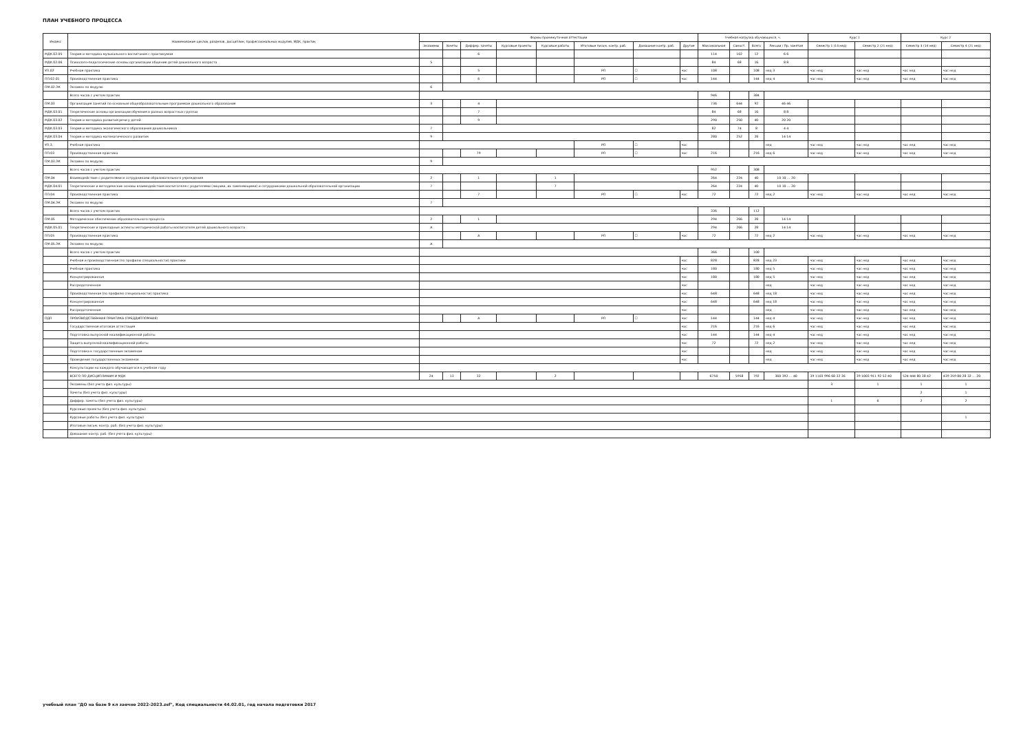ПЛАН УЧЕБНОГО ПРОЦЕССА
| Индекс | Наименование циклов, разделов, дисциплин, профессиональных модулей, МДК, практик | Формы промежуточной аттестации | | | | | | | | Учебная нагрузка обучающихся, ч. | | | | Курс 1 | | Курс 2 | |
| --- | --- | --- | --- | --- | --- | --- | --- | --- | --- | --- | --- | --- | --- | --- | --- | --- | --- |
| | | Экзамены | Зачеты | Диффер. зачеты | Курсовые проекты | Курсовые работы | Итоговые письм. контр. раб. | Домашние контр. раб. | Другие | Максимальная | Самост. | Всего | Лекции / Пр. занятия | Семестр 1 (14 нед) | Семестр 2 (21 нед) | Семестр 3 (14 нед) | Семестр 4 (21 нед) |
| МДК.02.05 | Теория и методика музыкального воспитания с практикумом | | | 6 | | | | | | 114 | 102 | 12 | 6 6 | | | | |
| МДК.02.06 | Психолого-педагогические основы организации общения детей дошкольного возраста | 5 | | | | | | | | 84 | 68 | 16 | 8 8 | | | | |
| УП.02 | Учебная практика | | | 5 | | | РП | ☐ | час | 108 | | 108 | нед 3 | час нед | час нед | час нед | час нед |
| ПП.02.01 | Производственная практика | | | 6 | | | РП | ☐ | час | 144 | | 144 | нед 4 | час нед | час нед | час нед | час нед |
| ПМ.02.ЭК | Экзамен по модулю | 6 | | | | | | | | | | | | | | | |
| | Всего часов с учетом практик | | | | | | | | | 946 | | 384 | | | | | |
| ПМ.03 | Организация занятий по основным общеобразовательным программам дошкольного образования | 3 | | 4 | | | | | | 736 | 644 | 92 | 46 46 | | | | |
| МДК.03.01 | Теоретические основы организации обучения в разных возрастных группах | | | 7 | | | | | | 84 | 68 | 16 | 8 8 | | | | |
| МДК.03.02 | Теория и методика развития речи у детей | | | 9 | | | | | | 290 | 250 | 40 | 20 20 | | | | |
| МДК.03.03 | Теория и методика экологического образования дошкольников | 7 | | | | | | | | 82 | 74 | 8 | 4 4 | | | | |
| МДК.03.04 | Теория и методика математического развития | 9 | | | | | | | | 280 | 252 | 28 | 14 14 | | | | |
| УП.3. | Учебная практика | | | | | | РП | ☐ | час | | | | нед | час нед | час нед | час нед | час нед |
| ПП.03 | Производственная практика | | | 79 | | | РП | ☐ | час | 216 | | 216 | нед 6 | час нед | час нед | час нед | час нед |
| ПМ.03.ЭК | Экзамен по модулю | 9 | | | | | | | | | | | | | | | |
| | Всего часов с учетом практик | | | | | | | | | 952 | | 308 | | | | | |
| ПМ.04 | Взаимодействие с родителями и сотрудниками образовательного учреждения | 2 | | 1 | | 1 | | | | 264 | 224 | 40 | 10 10 … 20 | | | | |
| МДК.04.01 | Теоретические и методические основы взаимодействия воспитателя с родителями (лицами, их заменяющими) и сотрудниками дошкольной образовательной организации | 7 | | | | 7 | | | | 264 | 224 | 40 | 10 10 … 20 | | | | |
| ПП.04 | Производственная практика | | | 7 | | | РП | ☐ | час | 72 | | 72 | нед 2 | час нед | час нед | час нед | час нед |
| ПМ.04.ЭК | Экзамен по модулю | 7 | | | | | | | | | | | | | | | |
| | Всего часов с учетом практик | | | | | | | | | 336 | | 112 | | | | | |
| ПМ.05 | Методическое обеспечение образовательного процесса | 2 | | 1 | | | | | | 294 | 266 | 28 | 14 14 | | | | |
| МДК.05.01 | Теоретические и прикладные аспекты методической работы воспитателя детей дошкольного возраста | А | | | | | | | | 294 | 266 | 28 | 14 14 | | | | |
| ПП.05 | Производственная практика | | | А | | | РП | ☐ | час | 72 | | 72 | нед 2 | час нед | час нед | час нед | час нед |
| ПМ.05.ЭК | Экзамен по модулю | А | | | | | | | | | | | | | | | |
| | Всего часов с учетом практик | | | | | | | | | 366 | | 100 | | | | | |
| | Учебная и производственная (по профилю специальности) практики | | | | | | | | час | 828 | | 828 | нед 23 | час нед | час нед | час нед | час нед |
| | Учебная практика | | | | | | | | час | 180 | | 180 | нед 5 | час нед | час нед | час нед | час нед |
| | Концентрированная | | | | | | | | час | 180 | | 180 | нед 5 | час нед | час нед | час нед | час нед |
| | Рассредоточенная | | | | | | | | час | | | | нед | час нед | час нед | час нед | час нед |
| | Производственная (по профилю специальности) практика | | | | | | | | час | 648 | | 648 | нед 18 | час нед | час нед | час нед | час нед |
| | Концентрированная | | | | | | | | час | 648 | | 648 | нед 18 | час нед | час нед | час нед | час нед |
| | Рассредоточенная | | | | | | | | час | | | | нед | час нед | час нед | час нед | час нед |
| ПДП | ПРОИЗВОДСТВЕННАЯ ПРАКТИКА (ПРЕДДИПЛОМНАЯ) | | | А | | | РП | ☐ | час | 144 | | 144 | нед 4 | час нед | час нед | час нед | час нед |
| | Государственная итоговая аттестация | | | | | | | | час | 216 | | 216 | нед 6 | час нед | час нед | час нед | час нед |
| | Подготовка выпускной квалификационной работы | | | | | | | | час | 144 | | 144 | нед 4 | час нед | час нед | час нед | час нед |
| | Защита выпускной квалификационной работы | | | | | | | | час | 72 | | 72 | нед 2 | час нед | час нед | час нед | час нед |
| | Подготовка к государственным экзаменам | | | | | | | | час | | | | нед | час нед | час нед | час нед | час нед |
| | Проведение государственных экзаменов | | | | | | | | час | | | | нед | час нед | час нед | час нед | час нед |
| | Консультации на каждого обучающегося в учебном году | | | | | | | | | | | | | | | | |
| | ВСЕГО ПО ДИСЦИПЛИНАМ И МДК | 24 | 13 | 32 | | 2 | | | | 6750 | 5958 | 792 | 360 392 … 40 | 39 1103 996 68 32 36 | 39 1003 911 92 52 40 | 524 444 80 38 42 | 439 359 80 28 32 … 20 |
| | Экзамены (без учета физ. культуры) | | | | | | | | | | | | | 3 | 1 | 1 | 1 |
| | Зачеты (без учета физ. культуры) | | | | | | | | | | | | | | | 2 | 1 |
| | Диффер. зачеты (без учета физ. культуры) | | | | | | | | | | | | | 1 | 6 | 2 | 2 |
| | Курсовые проекты (без учета физ. культуры) | | | | | | | | | | | | | | | | |
| | Курсовые работы (без учета физ. культуры) | | | | | | | | | | | | | | | | 1 |
| | Итоговые письм. контр. раб. (без учета физ. культуры) | | | | | | | | | | | | | | | | |
| | Домашние контр. раб. (без учета физ. культуры) | | | | | | | | | | | | | | | | |
учебный план "ДО на базе 9 кл заочно 2022-2023.zsf", Код специальности 44.02.01, год начала подготовки 2017